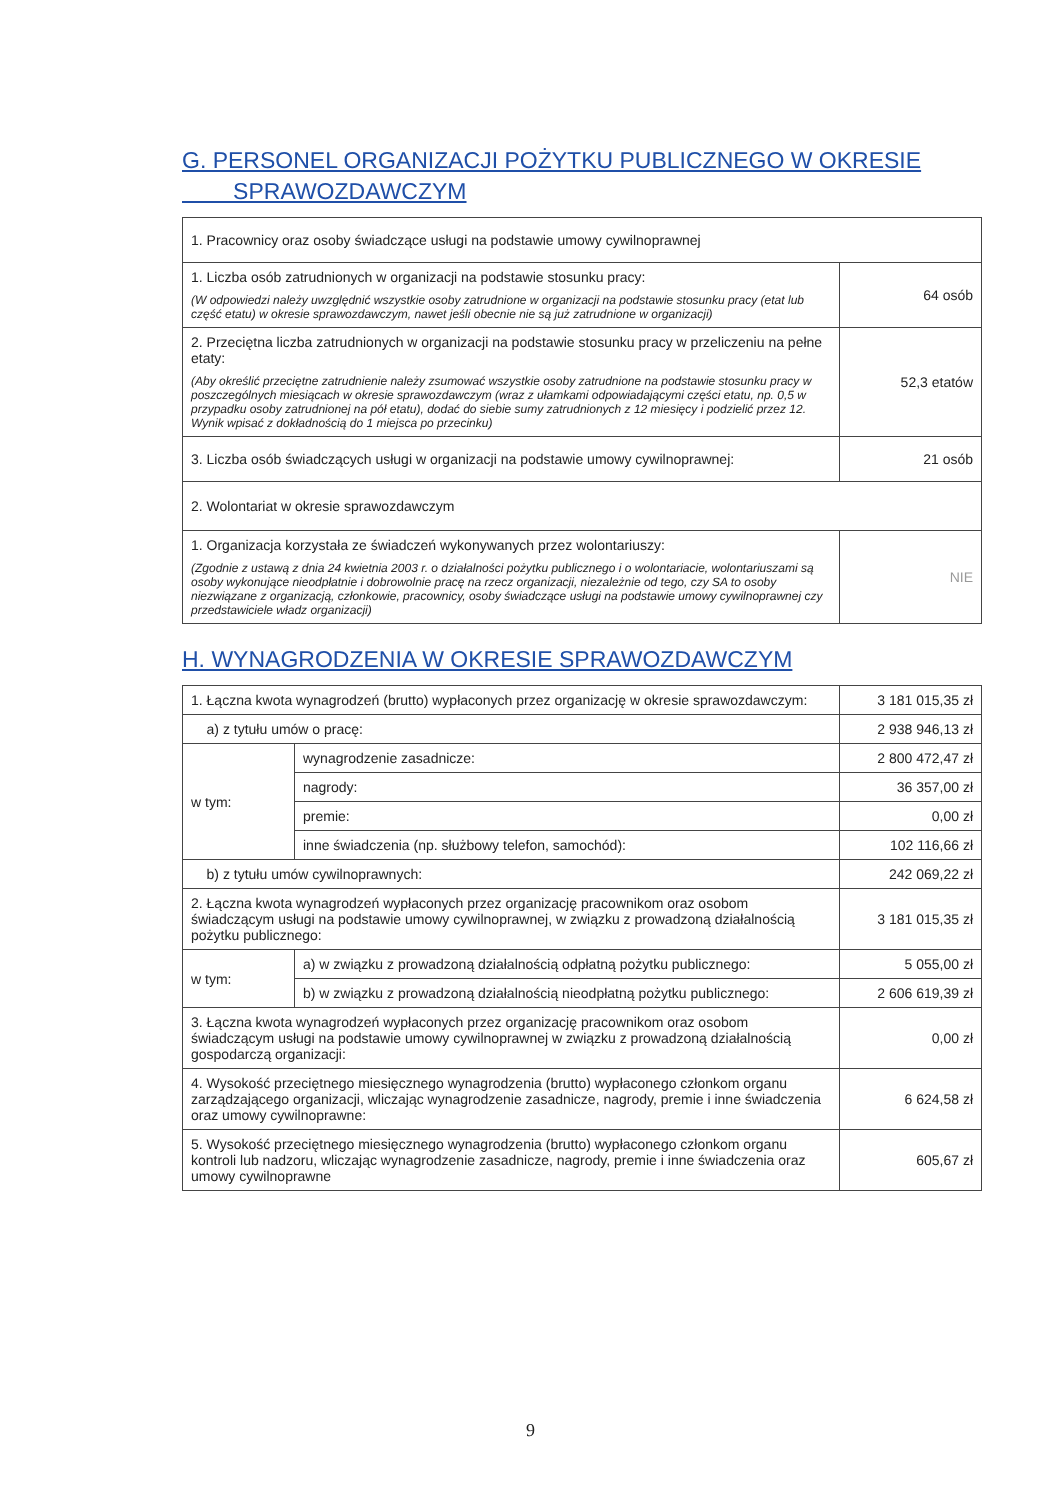G. PERSONEL ORGANIZACJI POŻYTKU PUBLICZNEGO W OKRESIE
SPRAWOZDAWCZYM
| 1. Pracownicy oraz osoby świadczące usługi na podstawie umowy cywilnoprawnej | |
| 1. Liczba osób zatrudnionych w organizacji na podstawie stosunku pracy: (W odpowiedzi należy uwzględnić wszystkie osoby zatrudnione w organizacji na podstawie stosunku pracy (etat lub część etatu) w okresie sprawozdawczym, nawet jeśli obecnie nie są już zatrudnione w organizacji) | 64 osób |
| 2. Przeciętna liczba zatrudnionych w organizacji na podstawie stosunku pracy w przeliczeniu na pełne etaty: (Aby określić przeciętne zatrudnienie należy zsumować wszystkie osoby zatrudnione na podstawie stosunku pracy w poszczególnych miesiącach w okresie sprawozdawczym (wraz z ułamkami odpowiadającymi części etatu, np. 0,5 w przypadku osoby zatrudnionej na pół etatu), dodać do siebie sumy zatrudnionych z 12 miesięcy i podzielić przez 12. Wynik wpisać z dokładnością do 1 miejsca po przecinku) | 52,3 etatów |
| 3. Liczba osób świadczących usługi w organizacji na podstawie umowy cywilnoprawnej: | 21 osób |
| 2. Wolontariat w okresie sprawozdawczym | |
| 1. Organizacja korzystała ze świadczeń wykonywanych przez wolontariuszy: (Zgodnie z ustawą z dnia 24 kwietnia 2003 r. o działalności pożytku publicznego i o wolontariacie, wolontariuszami są osoby wykonujące nieodpłatnie i dobrowolnie pracę na rzecz organizacji, niezależnie od tego, czy SA to osoby niezwiązane z organizacją, członkowie, pracownicy, osoby świadczące usługi na podstawie umowy cywilnoprawnej czy przedstawiciele władz organizacji) | NIE |
H. WYNAGRODZENIA W OKRESIE SPRAWOZDAWCZYM
| 1. Łączna kwota wynagrodzeń (brutto) wypłaconych przez organizację w okresie sprawozdawczym: | | 3 181 015,35 zł |
| a) z tytułu umów o pracę: | | 2 938 946,13 zł |
| w tym: | wynagrodzenie zasadnicze: | 2 800 472,47 zł |
| | nagrody: | 36 357,00 zł |
| | premie: | 0,00 zł |
| | inne świadczenia (np. służbowy telefon, samochód): | 102 116,66 zł |
| b) z tytułu umów cywilnoprawnych: | | 242 069,22 zł |
| 2. Łączna kwota wynagrodzeń wypłaconych przez organizację pracownikom oraz osobom świadczącym usługi na podstawie umowy cywilnoprawnej, w związku z prowadzoną działalnością pożytku publicznego: | | 3 181 015,35 zł |
| w tym: | a) w związku z prowadzoną działalnością odpłatną pożytku publicznego: | 5 055,00 zł |
| | b) w związku z prowadzoną działalnością nieodpłatną pożytku publicznego: | 2 606 619,39 zł |
| 3. Łączna kwota wynagrodzeń wypłaconych przez organizację pracownikom oraz osobom świadczącym usługi na podstawie umowy cywilnoprawnej w związku z prowadzoną działalnością gospodarczą organizacji: | | 0,00 zł |
| 4. Wysokość przeciętnego miesięcznego wynagrodzenia (brutto) wypłaconego członkom organu zarządzającego organizacji, wliczając wynagrodzenie zasadnicze, nagrody, premie i inne świadczenia oraz umowy cywilnoprawne: | | 6 624,58 zł |
| 5. Wysokość przeciętnego miesięcznego wynagrodzenia (brutto) wypłaconego członkom organu kontroli lub nadzoru, wliczając wynagrodzenie zasadnicze, nagrody, premie i inne świadczenia oraz umowy cywilnoprawne | | 605,67 zł |
9